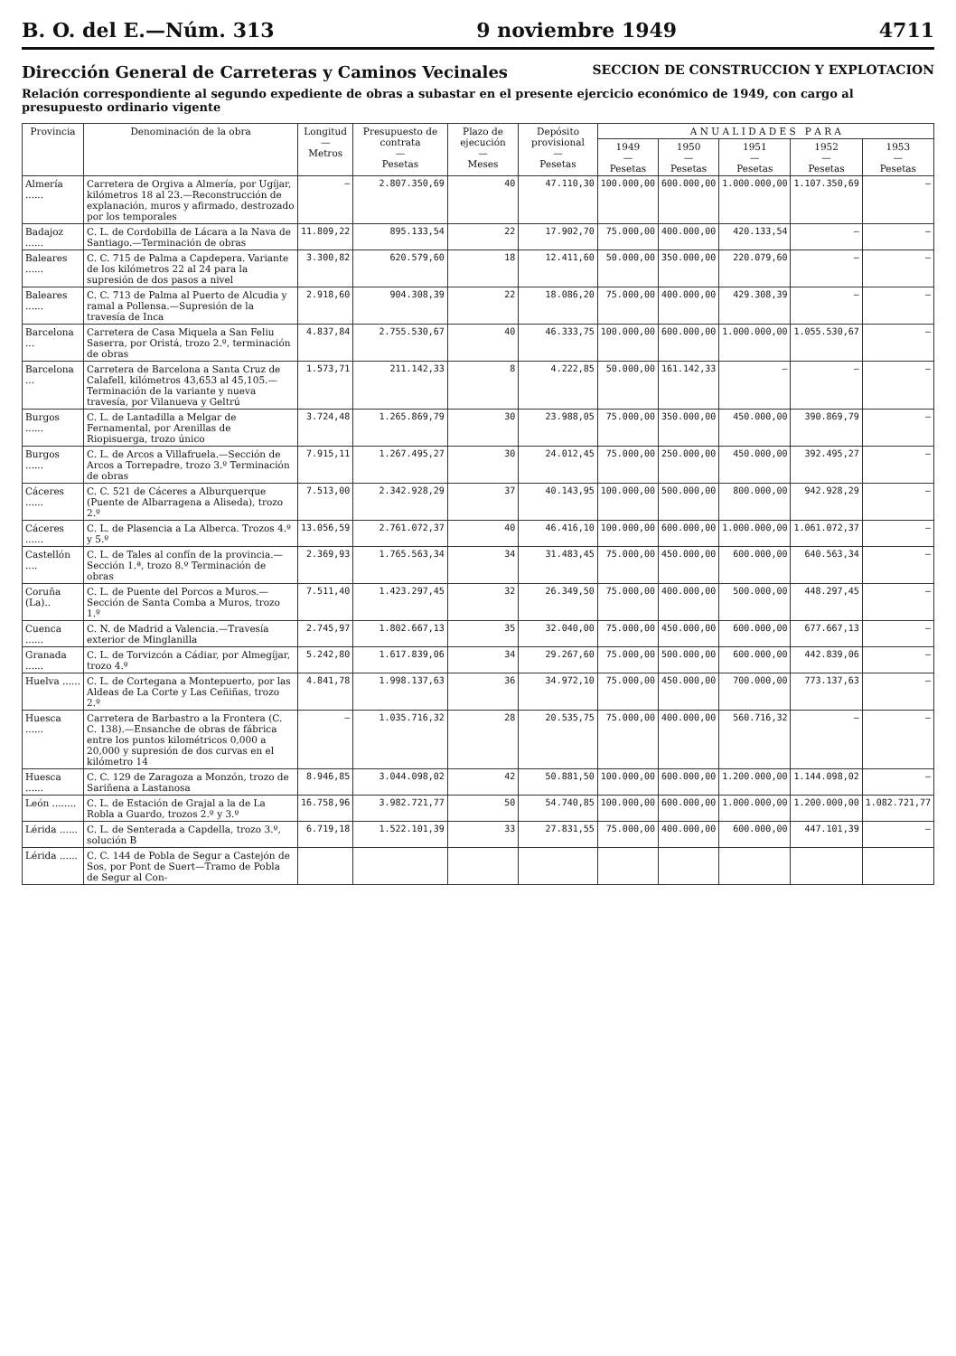B. O. del E.—Núm. 313 9 noviembre 1949 4711
Dirección General de Carreteras y Caminos Vecinales SECCION DE CONSTRUCCION Y EXPLOTACION
Relación correspondiente al segundo expediente de obras a subastar en el presente ejercicio económico de 1949, con cargo al presupuesto ordinario vigente
| Provincia | Denominación de la obra | Longitud — Metros | Presupuesto de contrata — Pesetas | Plazo de ejecución — Meses | Depósito provisional — Pesetas | A N U A L I D A D E S P A R A | | | | |
| --- | --- | --- | --- | --- | --- | --- | --- | --- | --- | --- |
| | | | | | | 1949 — Pesetas | 1950 — Pesetas | 1951 — Pesetas | 1952 — Pesetas | 1953 — Pesetas |
| Almería ...... | Carretera de Orgiva a Almería, por Ugíjar, kilómetros 18 al 23.—Reconstrucción de explanación, muros y afirmado, destrozado por los temporales | — | 2.807.350,69 | 40 | 47.110,30 | 100.000,00 | 600.000,00 | 1.000.000,00 | 1.107.350,69 | — |
| Badajoz ...... | C. L. de Cordobilla de Lácara a la Nava de Santiago.—Terminación de obras | 11.809,22 | 895.133,54 | 22 | 17.902,70 | 75.000,00 | 400.000,00 | 420.133,54 | — | — |
| Baleares ...... | C. C. 715 de Palma a Capdepera. Variante de los kilómetros 22 al 24 para la supresión de dos pasos a nivel | 3.300,82 | 620.579,60 | 18 | 12.411,60 | 50.000,00 | 350.000,00 | 220.079,60 | — | — |
| Baleares ...... | C. C. 713 de Palma al Puerto de Alcudia y ramal a Pollensa.—Supresión de la travesía de Inca | 2.918,60 | 904.308,39 | 22 | 18.086,20 | 75.000,00 | 400.000,00 | 429.308,39 | — | — |
| Barcelona ... | Carretera de Casa Miquela a San Feliu Saserra, por Oristá, trozo 2.º, terminación de obras | 4.837,84 | 2.755.530,67 | 40 | 46.333,75 | 100.000,00 | 600.000,00 | 1.000.000,00 | 1.055.530,67 | — |
| Barcelona ... | Carretera de Barcelona a Santa Cruz de Calafell, kilómetros 43,653 al 45,105.—Terminación de la variante y nueva travesía, por Vilanueva y Geltrú | 1.573,71 | 211.142,33 | 8 | 4.222,85 | 50.000,00 | 161.142,33 | — | — | — |
| Burgos ...... | C. L. de Lantadilla a Melgar de Fernamental, por Arenillas de Riopisuerga, trozo único | 3.724,48 | 1.265.869,79 | 30 | 23.988,05 | 75.000,00 | 350.000,00 | 450.000,00 | 390.869,79 | — |
| Burgos ...... | C. L. de Arcos a Villafruela.—Sección de Arcos a Torrepadre, trozo 3.º Terminación de obras | 7.915,11 | 1.267.495,27 | 30 | 24.012,45 | 75.000,00 | 250.000,00 | 450.000,00 | 392.495,27 | — |
| Cáceres ...... | C. C. 521 de Cáceres a Alburquerque (Puente de Albarragena a Aliseda), trozo 2.º | 7.513,00 | 2.342.928,29 | 37 | 40.143,95 | 100.000,00 | 500.000,00 | 800.000,00 | 942.928,29 | — |
| Cáceres ...... | C. L. de Plasencia a La Alberca. Trozos 4.º y 5.º | 13.056,59 | 2.761.072,37 | 40 | 46.416,10 | 100.000,00 | 600.000,00 | 1.000.000,00 | 1.061.072,37 | — |
| Castellón .... | C. L. de Tales al confín de la provincia.—Sección 1.ª, trozo 8.º Terminación de obras | 2.369,93 | 1.765.563,34 | 34 | 31.483,45 | 75.000,00 | 450.000,00 | 600.000,00 | 640.563,34 | — |
| Coruña (La).. | C. L. de Puente del Porcos a Muros.—Sección de Santa Comba a Muros, trozo 1.º | 7.511,40 | 1.423.297,45 | 32 | 26.349,50 | 75.000,00 | 400.000,00 | 500.000,00 | 448.297,45 | — |
| Cuenca ...... | C. N. de Madrid a Valencia.—Travesía exterior de Minglanilla | 2.745,97 | 1.802.667,13 | 35 | 32.040,00 | 75.000,00 | 450.000,00 | 600.000,00 | 677.667,13 | — |
| Granada ...... | C. L. de Torvizcón a Cádiar, por Almegíjar, trozo 4.º | 5.242,80 | 1.617.839,06 | 34 | 29.267,60 | 75.000,00 | 500.000,00 | 600.000,00 | 442.839,06 | — |
| Huelva ...... | C. L. de Cortegana a Montepuerto, por las Aldeas de La Corte y Las Ceñiñas, trozo 2.º | 4.841,78 | 1.998.137,63 | 36 | 34.972,10 | 75.000,00 | 450.000,00 | 700.000,00 | 773.137,63 | — |
| Huesca ...... | Carretera de Barbastro a la Frontera (C. C. 138).—Ensanche de obras de fábrica entre los puntos kilométricos 0,000 a 20,000 y supresión de dos curvas en el kilómetro 14 | — | 1.035.716,32 | 28 | 20.535,75 | 75.000,00 | 400.000,00 | 560.716,32 | — | — |
| Huesca ...... | C. C. 129 de Zaragoza a Monzón, trozo de Sariñena a Lastanosa | 8.946,85 | 3.044.098,02 | 42 | 50.881,50 | 100.000,00 | 600.000,00 | 1.200.000,00 | 1.144.098,02 | — |
| León ........ | C. L. de Estación de Grajal a la de La Robla a Guardo, trozos 2.º y 3.º | 16.758,96 | 3.982.721,77 | 50 | 54.740,85 | 100.000,00 | 600.000,00 | 1.000.000,00 | 1.200.000,00 | 1.082.721,77 |
| Lérida ...... | C. L. de Senterada a Capdella, trozo 3.º, solución B | 6.719,18 | 1.522.101,39 | 33 | 27.831,55 | 75.000,00 | 400.000,00 | 600.000,00 | 447.101,39 | — |
| Lérida ...... | C. C. 144 de Pobla de Segur a Castejón de Sos, por Pont de Suert—Tramo de Pobla de Segur al Con- | | | | | | | | | |